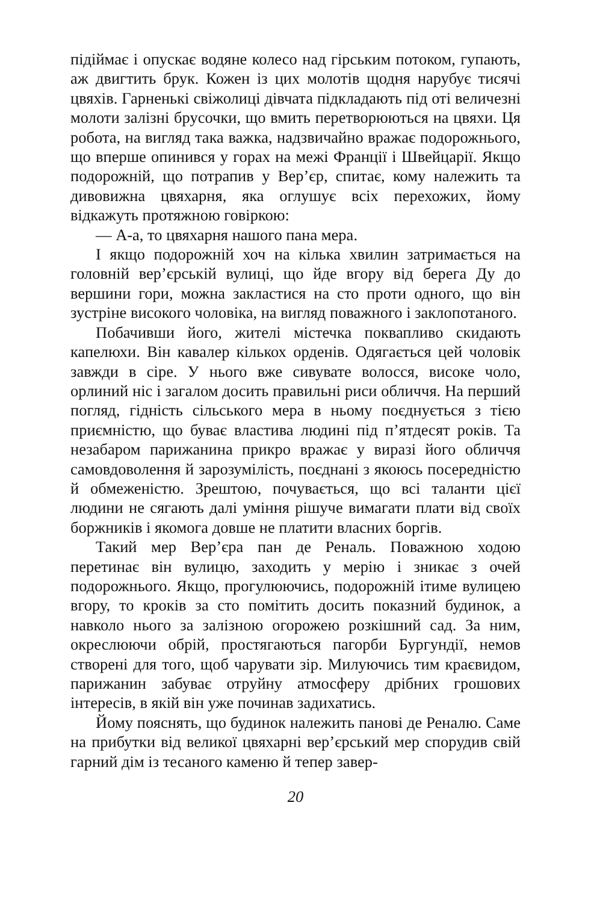підіймає і опускає водяне колесо над гірським потоком, гупають, аж двигтить брук. Кожен із цих молотів щодня нарубує тисячі цвяхів. Гарненькі свіжолиці дівчата підкладають під оті величезні молоти залізні брусочки, що вмить перетворюються на цвяхи. Ця робота, на вигляд така важка, надзвичайно вражає подорожнього, що вперше опинився у горах на межі Франції і Швейцарії. Якщо подорожній, що потрапив у Вер’єр, спитає, кому належить та дивовижна цвяхарня, яка оглушує всіх перехожих, йому відкажуть протяжною говіркою:
— А-а, то цвяхарня нашого пана мера.
І якщо подорожній хоч на кілька хвилин затримається на головній вер’єрській вулиці, що йде вгору від берега Ду до вершини гори, можна закластися на сто проти одного, що він зустріне високого чоловіка, на вигляд поважного і заклопотаного.
Побачивши його, жителі містечка поквапливо скидають капелюхи. Він кавалер кількох орденів. Одягається цей чоловік завжди в сіре. У нього вже сивувате волосся, високе чоло, орлиний ніс і загалом досить правильні риси обличчя. На перший погляд, гідність сільського мера в ньому поєднується з тією приємністю, що буває властива людині під п’ятдесят років. Та незабаром парижанина прикро вражає у виразі його обличчя самовдоволення й зарозумілість, поєднані з якоюсь посередністю й обмеженістю. Зрештою, почувається, що всі таланти цієї людини не сягають далі уміння рішуче вимагати плати від своїх боржників і якомога довше не платити власних боргів.
Такий мер Вер’єра пан де Реналь. Поважною ходою перетинає він вулицю, заходить у мерію і зникає з очей подорожнього. Якщо, прогулюючись, подорожній ітиме вулицею вгору, то кроків за сто помітить досить показний будинок, а навколо нього за залізною огорожею розкішний сад. За ним, окреслюючи обрій, простягаються пагорби Бургундії, немов створені для того, щоб чарувати зір. Милуючись тим краєвидом, парижанин забуває отруйну атмосферу дрібних грошових інтересів, в якій він уже починав задихатись.
Йому пояснять, що будинок належить панові де Реналю. Саме на прибутки від великої цвяхарні вер’єрський мер спорудив свій гарний дім із тесаного каменю й тепер завер-
20